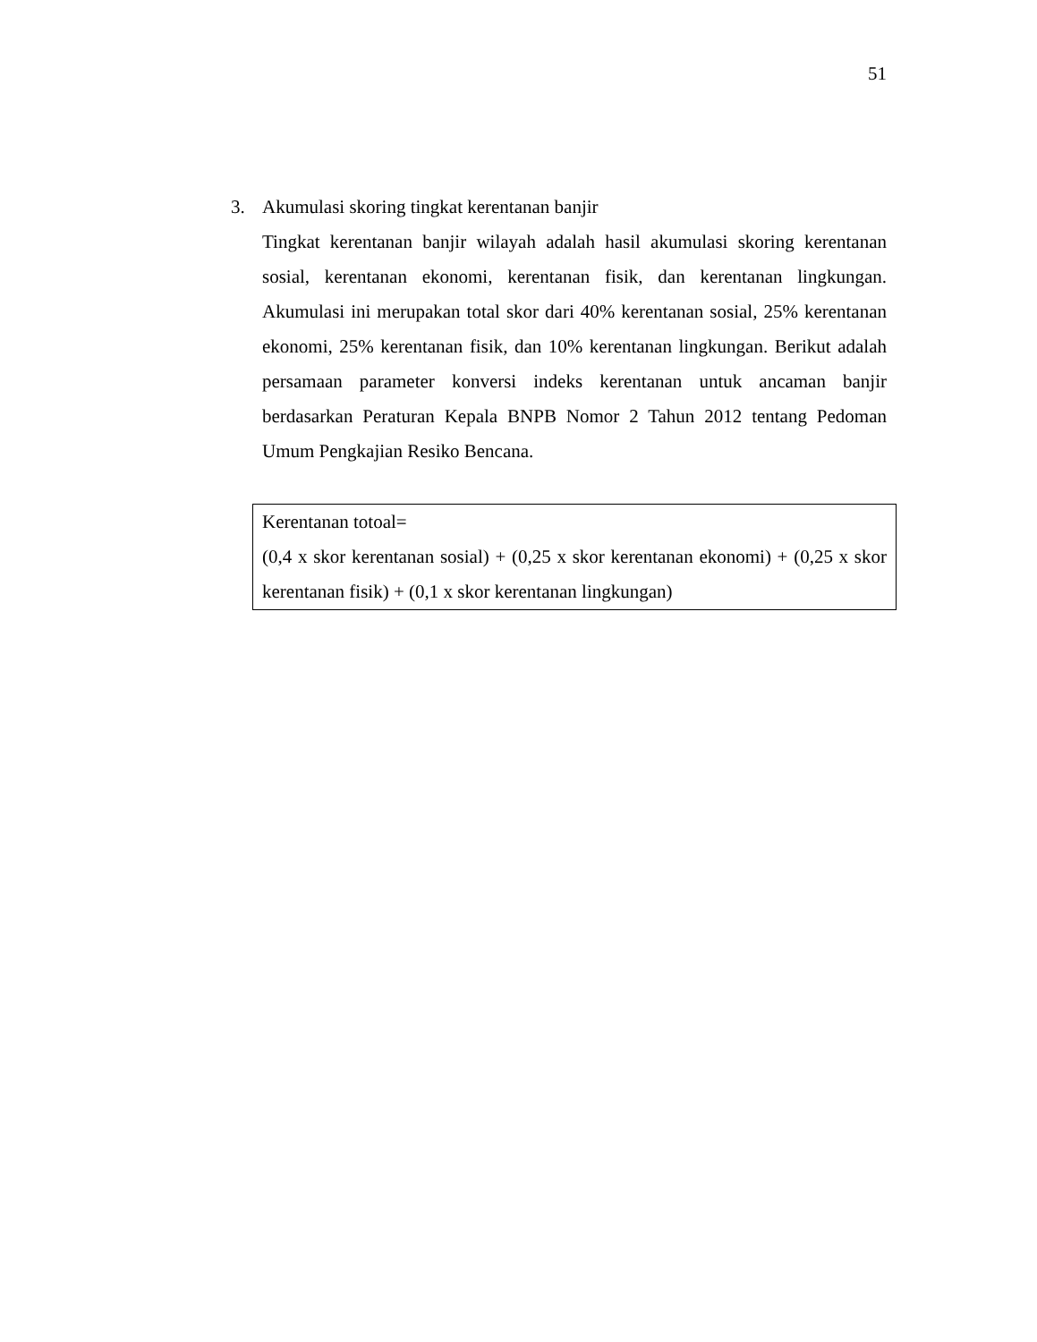51
3. Akumulasi skoring tingkat kerentanan banjir
Tingkat kerentanan banjir wilayah adalah hasil akumulasi skoring kerentanan sosial, kerentanan ekonomi, kerentanan fisik, dan kerentanan lingkungan. Akumulasi ini merupakan total skor dari 40% kerentanan sosial, 25% kerentanan ekonomi, 25% kerentanan fisik, dan 10% kerentanan lingkungan. Berikut adalah persamaan parameter konversi indeks kerentanan untuk ancaman banjir berdasarkan Peraturan Kepala BNPB Nomor 2 Tahun 2012 tentang Pedoman Umum Pengkajian Resiko Bencana.
Kerentanan totoal=
(0,4 x skor kerentanan sosial) + (0,25 x skor kerentanan ekonomi) + (0,25 x skor kerentanan fisik) + (0,1 x skor kerentanan lingkungan)